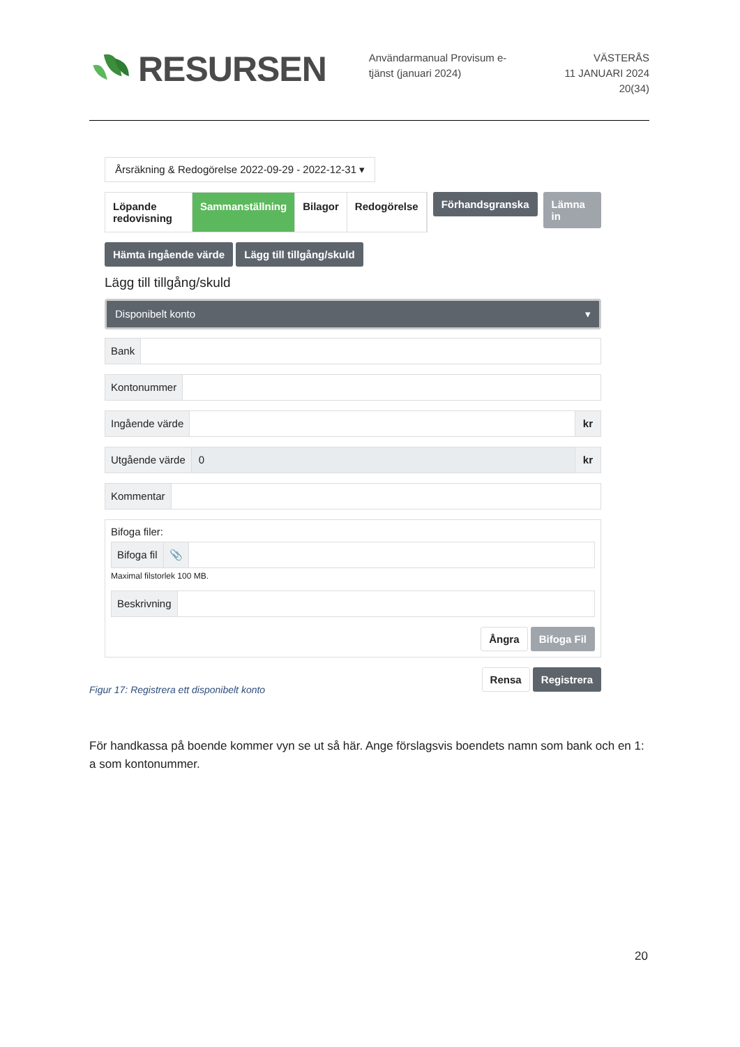RESURSEN
Användarmanual Provisum e-tjänst (januari 2024)
VÄSTERÅS
11 JANUARI 2024
20(34)
Årsräkning & Redogörelse 2022-09-29 - 2022-12-31 ▾
Löpande redovisning Sammanställning Bilagor Redogörelse
Förhandsgranska Lämna in
Hämta ingående värde Lägg till tillgång/skuld
Lägg till tillgång/skuld
Disponibelt konto ▾
Bank
Kontonummer
Ingående värde kr
Utgående värde 0 kr
Kommentar
Bifoga filer:
Bifoga fil 📎
Maximal filstorlek 100 MB.
Beskrivning
Ångra Bifoga Fil
Rensa Registrera
Figur 17: Registrera ett disponibelt konto
För handkassa på boende kommer vyn se ut så här. Ange förslagsvis boendets namn som bank och en 1: a som kontonummer.
20